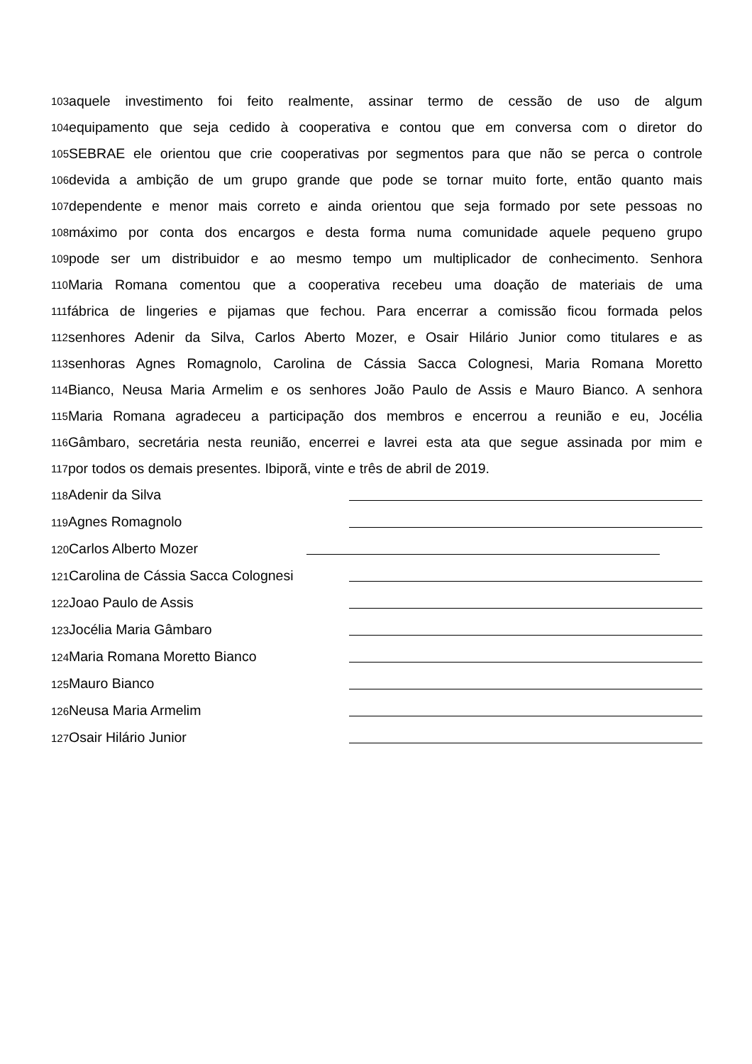103 aquele investimento foi feito realmente, assinar termo de cessão de uso de algum
104 equipamento que seja cedido à cooperativa e contou que em conversa com o diretor do
105 SEBRAE ele orientou que crie cooperativas por segmentos para que não se perca o controle
106 devida a ambição de um grupo grande que pode se tornar muito forte, então quanto mais
107 dependente e menor mais correto e ainda orientou que seja formado por sete pessoas no
108 máximo por conta dos encargos e desta forma numa comunidade aquele pequeno grupo
109 pode ser um distribuidor e ao mesmo tempo um multiplicador de conhecimento. Senhora
110 Maria Romana comentou que a cooperativa recebeu uma doação de materiais de uma
111 fábrica de lingeries e pijamas que fechou. Para encerrar a comissão ficou formada pelos
112 senhores Adenir da Silva, Carlos Aberto Mozer, e Osair Hilário Junior como titulares e as
113 senhoras Agnes Romagnolo, Carolina de Cássia Sacca Colognesi, Maria Romana Moretto
114 Bianco, Neusa Maria Armelim e os senhores João Paulo de Assis e Mauro Bianco. A senhora
115 Maria Romana agradeceu a participação dos membros e encerrou a reunião e eu, Jocélia
116 Gâmbaro, secretária nesta reunião, encerrei e lavrei esta ata que segue assinada por mim e
117 por todos os demais presentes. Ibiporã, vinte e três de abril de 2019.
118 Adenir da Silva
119 Agnes Romagnolo
120 Carlos Alberto Mozer
121 Carolina de Cássia Sacca Colognesi
122 Joao Paulo de Assis
123 Jocélia Maria Gâmbaro
124 Maria Romana Moretto Bianco
125 Mauro Bianco
126 Neusa Maria Armelim
127 Osair Hilário Junior